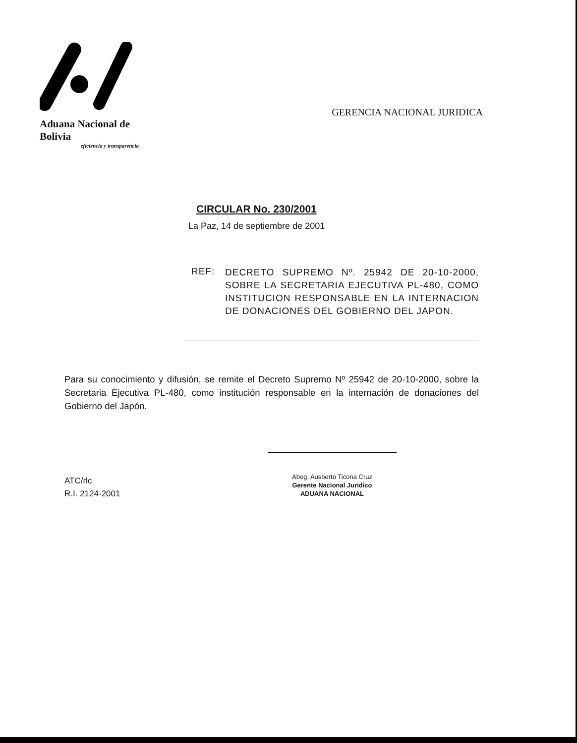Aduana Nacional de Bolivia
eficiencia y transparencia
GERENCIA NACIONAL JURIDICA
CIRCULAR No. 230/2001
La Paz, 14 de septiembre de 2001
REF:
DECRETO SUPREMO Nº. 25942 DE 20-10-2000, SOBRE LA SECRETARIA EJECUTIVA PL-480, COMO INSTITUCION RESPONSABLE EN LA INTERNACION DE DONACIONES DEL GOBIERNO DEL JAPON.
Para su conocimiento y difusión, se remite el Decreto Supremo Nº 25942 de 20-10-2000, sobre la Secretaria Ejecutiva PL-480, como institución responsable en la internación de donaciones del Gobierno del Japón.
ATC/rlc
R.I. 2124-2001
Abog. Ausberto Ticona Cruz
Gerente Nacional Juridico
ADUANA NACIONAL